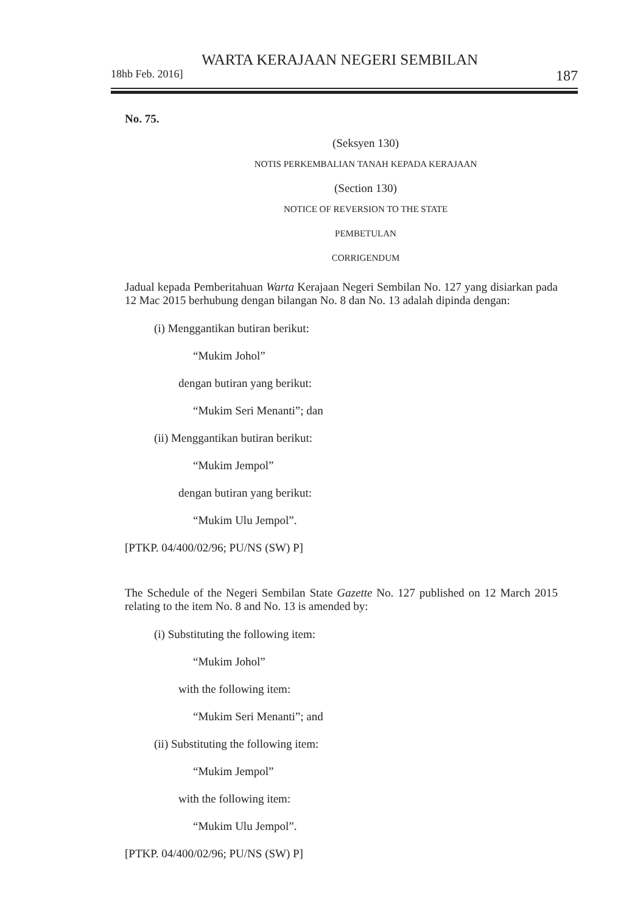WARTA KERAJAAN NEGERI SEMBILAN
18hb Feb. 2016] 187
No. 75.
(Seksyen 130)
NOTIS PERKEMBALIAN TANAH KEPADA KERAJAAN
(Section 130)
NOTICE OF REVERSION TO THE STATE
PEMBETULAN
CORRIGENDUM
Jadual kepada Pemberitahuan Warta Kerajaan Negeri Sembilan No. 127 yang disiarkan pada 12 Mac 2015 berhubung dengan bilangan No. 8 dan No. 13 adalah dipinda dengan:
(i) Menggantikan butiran berikut:
“Mukim Johol”
dengan butiran yang berikut:
“Mukim Seri Menanti”; dan
(ii) Menggantikan butiran berikut:
“Mukim Jempol”
dengan butiran yang berikut:
“Mukim Ulu Jempol”.
[PTKP. 04/400/02/96; PU/NS (SW) P]
The Schedule of the Negeri Sembilan State Gazette No. 127 published on 12 March 2015 relating to the item No. 8 and No. 13 is amended by:
(i) Substituting the following item:
“Mukim Johol”
with the following item:
“Mukim Seri Menanti”; and
(ii) Substituting the following item:
“Mukim Jempol”
with the following item:
“Mukim Ulu Jempol”.
[PTKP. 04/400/02/96; PU/NS (SW) P]